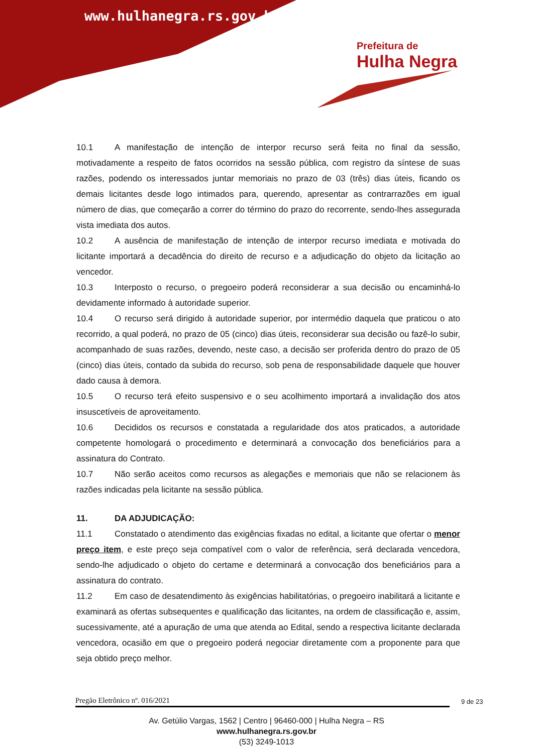www.hulhanegra.rs.gov.br
Prefeitura de
Hulha Negra
10.1 A manifestação de intenção de interpor recurso será feita no final da sessão, motivadamente a respeito de fatos ocorridos na sessão pública, com registro da síntese de suas razões, podendo os interessados juntar memoriais no prazo de 03 (três) dias úteis, ficando os demais licitantes desde logo intimados para, querendo, apresentar as contrarrazões em igual número de dias, que começarão a correr do término do prazo do recorrente, sendo-lhes assegurada vista imediata dos autos.
10.2 A ausência de manifestação de intenção de interpor recurso imediata e motivada do licitante importará a decadência do direito de recurso e a adjudicação do objeto da licitação ao vencedor.
10.3 Interposto o recurso, o pregoeiro poderá reconsiderar a sua decisão ou encaminhá-lo devidamente informado à autoridade superior.
10.4 O recurso será dirigido à autoridade superior, por intermédio daquela que praticou o ato recorrido, a qual poderá, no prazo de 05 (cinco) dias úteis, reconsiderar sua decisão ou fazê-lo subir, acompanhado de suas razões, devendo, neste caso, a decisão ser proferida dentro do prazo de 05 (cinco) dias úteis, contado da subida do recurso, sob pena de responsabilidade daquele que houver dado causa à demora.
10.5 O recurso terá efeito suspensivo e o seu acolhimento importará a invalidação dos atos insuscetíveis de aproveitamento.
10.6 Decididos os recursos e constatada a regularidade dos atos praticados, a autoridade competente homologará o procedimento e determinará a convocação dos beneficiários para a assinatura do Contrato.
10.7 Não serão aceitos como recursos as alegações e memoriais que não se relacionem às razões indicadas pela licitante na sessão pública.
11. DA ADJUDICAÇÃO:
11.1 Constatado o atendimento das exigências fixadas no edital, a licitante que ofertar o menor preço item, e este preço seja compatível com o valor de referência, será declarada vencedora, sendo-lhe adjudicado o objeto do certame e determinará a convocação dos beneficiários para a assinatura do contrato.
11.2 Em caso de desatendimento às exigências habilitatórias, o pregoeiro inabilitará a licitante e examinará as ofertas subsequentes e qualificação das licitantes, na ordem de classificação e, assim, sucessivamente, até a apuração de uma que atenda ao Edital, sendo a respectiva licitante declarada vencedora, ocasião em que o pregoeiro poderá negociar diretamente com a proponente para que seja obtido preço melhor.
Pregão Eletrônico nº. 016/2021 9 de 23
Av. Getúlio Vargas, 1562 | Centro | 96460-000 | Hulha Negra – RS
www.hulhanegra.rs.gov.br
(53) 3249-1013